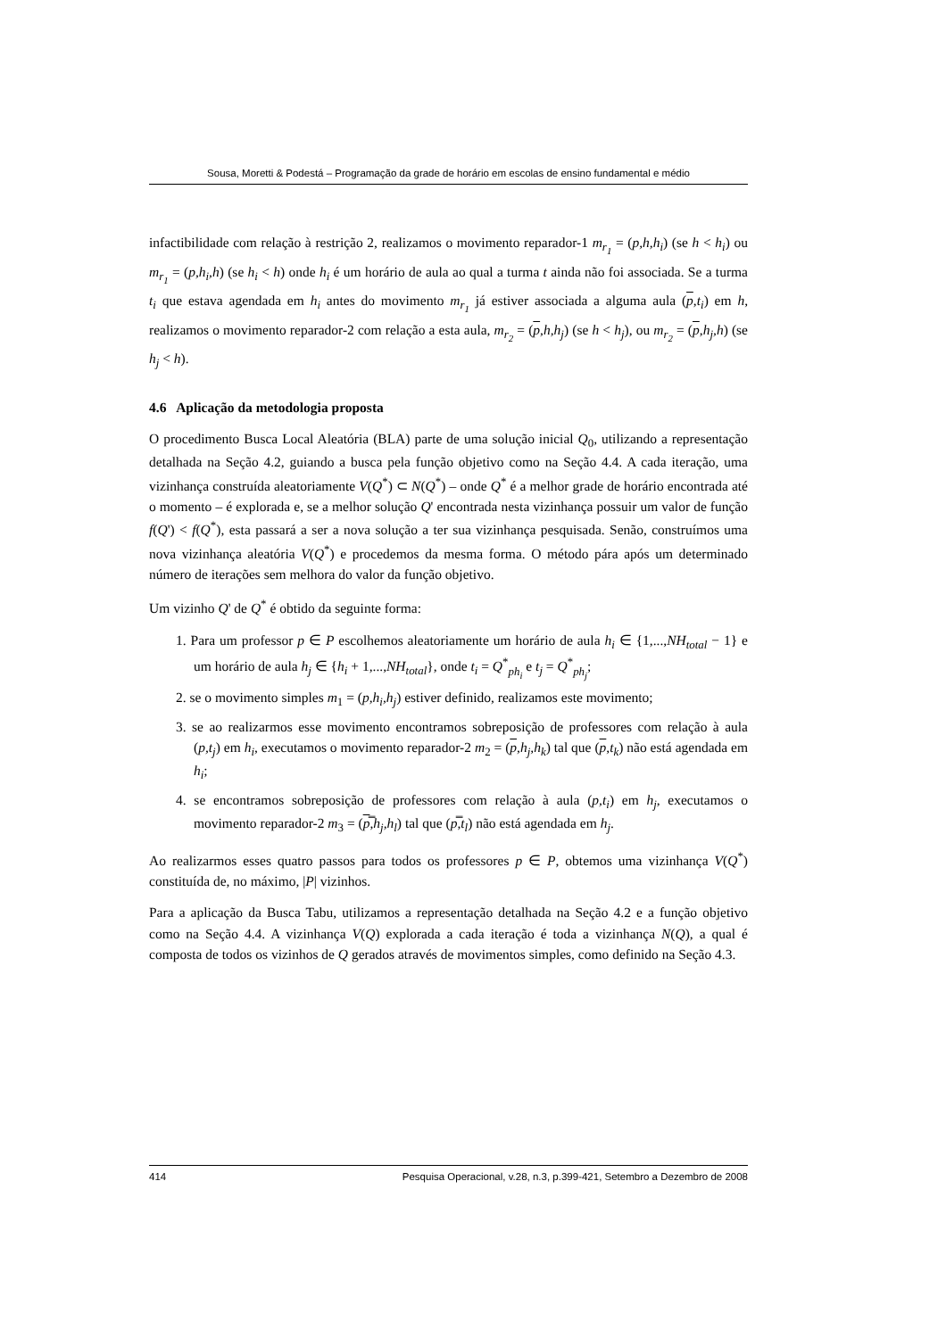Sousa, Moretti & Podestá – Programação da grade de horário em escolas de ensino fundamental e médio
infactibilidade com relação à restrição 2, realizamos o movimento reparador-1 m<sub>r<sub>1</sub></sub> = (p,h,h<sub>i</sub>) (se h < h<sub>i</sub>) ou m<sub>r<sub>1</sub></sub> = (p,h<sub>i</sub>,h) (se h<sub>i</sub> < h) onde h<sub>i</sub> é um horário de aula ao qual a turma t ainda não foi associada. Se a turma t<sub>i</sub> que estava agendada em h<sub>i</sub> antes do movimento m<sub>r<sub>1</sub></sub> já estiver associada a alguma aula (p,t<sub>i</sub>) em h, realizamos o movimento reparador-2 com relação a esta aula, m<sub>r<sub>2</sub></sub> = (p,h,h<sub>j</sub>) (se h < h<sub>j</sub>), ou m<sub>r<sub>2</sub></sub> = (p,h<sub>j</sub>,h) (se h<sub>j</sub> < h).
4.6 Aplicação da metodologia proposta
O procedimento Busca Local Aleatória (BLA) parte de uma solução inicial Q<sub>0</sub>, utilizando a representação detalhada na Seção 4.2, guiando a busca pela função objetivo como na Seção 4.4. A cada iteração, uma vizinhança construída aleatoriamente V(Q<sup>*</sup>) ⊂ N(Q<sup>*</sup>) – onde Q<sup>*</sup> é a melhor grade de horário encontrada até o momento – é explorada e, se a melhor solução Q' encontrada nesta vizinhança possuir um valor de função f(Q') < f(Q<sup>*</sup>), esta passará a ser a nova solução a ter sua vizinhança pesquisada. Senão, construímos uma nova vizinhança aleatória V(Q<sup>*</sup>) e procedemos da mesma forma. O método pára após um determinado número de iterações sem melhora do valor da função objetivo.
Um vizinho Q' de Q<sup>*</sup> é obtido da seguinte forma:
1. Para um professor p ∈ P escolhemos aleatoriamente um horário de aula h<sub>i</sub> ∈ {1,...,NH<sub>total</sub> − 1} e um horário de aula h<sub>j</sub> ∈ {h<sub>i</sub> + 1,...,NH<sub>total</sub>}, onde t<sub>i</sub> = Q<sup>*</sup><sub>ph<sub>i</sub></sub> e t<sub>j</sub> = Q<sup>*</sup><sub>ph<sub>j</sub></sub>;
2. se o movimento simples m<sub>1</sub> = (p,h<sub>i</sub>,h<sub>j</sub>) estiver definido, realizamos este movimento;
3. se ao realizarmos esse movimento encontramos sobreposição de professores com relação à aula (p,t<sub>j</sub>) em h<sub>i</sub>, executamos o movimento reparador-2 m<sub>2</sub> = (p,h<sub>j</sub>,h<sub>k</sub>) tal que (p,t<sub>k</sub>) não está agendada em h<sub>i</sub>;
4. se encontramos sobreposição de professores com relação à aula (p,t<sub>i</sub>) em h<sub>j</sub>, executamos o movimento reparador-2 m<sub>3</sub> = (p̿,h<sub>j</sub>,h<sub>l</sub>) tal que (p̿,t<sub>l</sub>) não está agendada em h<sub>j</sub>.
Ao realizarmos esses quatro passos para todos os professores p ∈ P, obtemos uma vizinhança V(Q<sup>*</sup>) constituída de, no máximo, |P| vizinhos.
Para a aplicação da Busca Tabu, utilizamos a representação detalhada na Seção 4.2 e a função objetivo como na Seção 4.4. A vizinhança V(Q) explorada a cada iteração é toda a vizinhança N(Q), a qual é composta de todos os vizinhos de Q gerados através de movimentos simples, como definido na Seção 4.3.
414 Pesquisa Operacional, v.28, n.3, p.399-421, Setembro a Dezembro de 2008